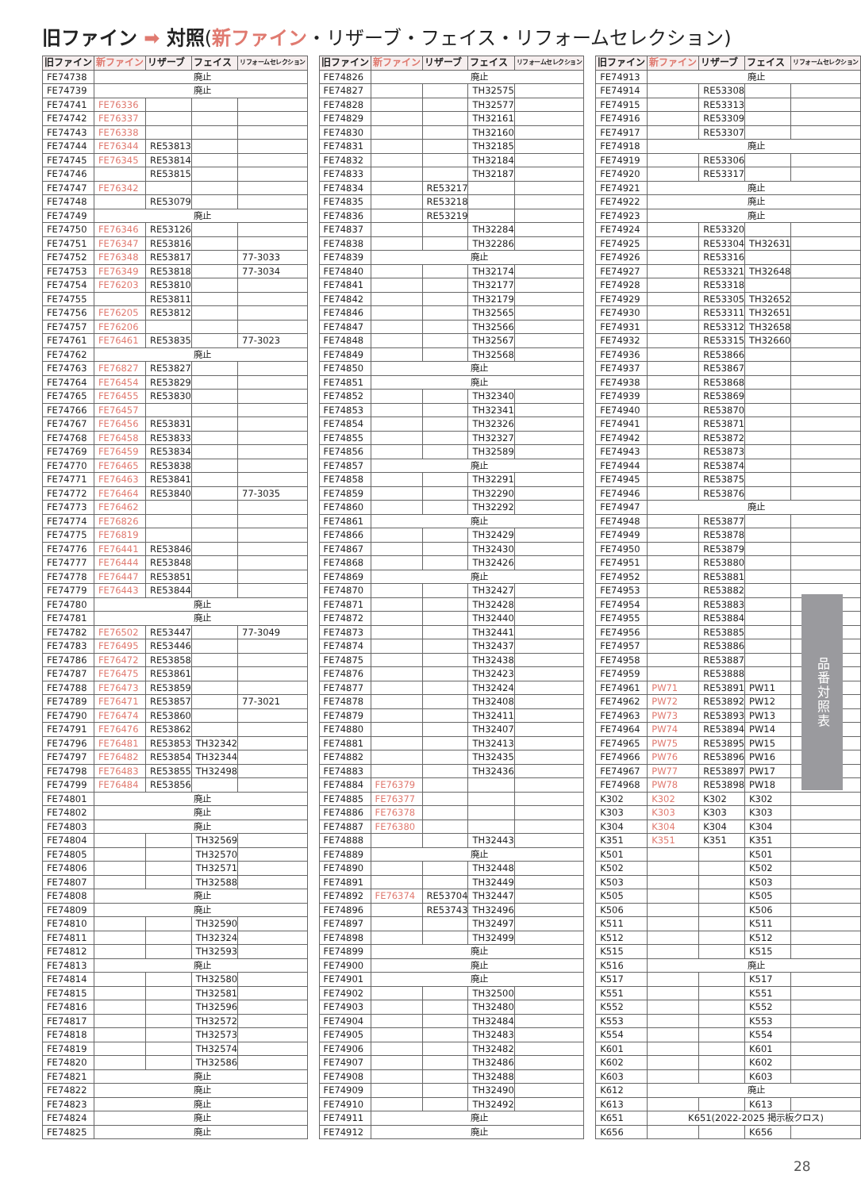旧ファイン ➡ 対照(新ファイン・リザーブ・フェイス・リフォームセレクション)
| 旧ファイン | 新ファイン | リザーブ | フェイス | リフォームセレクション |
| --- | --- | --- | --- | --- |
| FE74738 | 廃止 | | | |
| FE74739 | 廃止 | | | |
| FE74741 | FE76336 | | | |
| FE74742 | FE76337 | | | |
| FE74743 | FE76338 | | | |
| FE74744 | FE76344 | RE53813 | | |
| FE74745 | FE76345 | RE53814 | | |
| FE74746 | | RE53815 | | |
| FE74747 | FE76342 | | | |
| FE74748 | | RE53079 | | |
| FE74749 | 廃止 | | | |
| FE74750 | FE76346 | RE53126 | | |
| FE74751 | FE76347 | RE53816 | | |
| FE74752 | FE76348 | RE53817 | | 77-3033 |
| FE74753 | FE76349 | RE53818 | | 77-3034 |
| FE74754 | FE76203 | RE53810 | | |
| FE74755 | | RE53811 | | |
| FE74756 | FE76205 | RE53812 | | |
| FE74757 | FE76206 | | | |
| FE74761 | FE76461 | RE53835 | | 77-3023 |
| FE74762 | 廃止 | | | |
| FE74763 | FE76827 | RE53827 | | |
| FE74764 | FE76454 | RE53829 | | |
| FE74765 | FE76455 | RE53830 | | |
| FE74766 | FE76457 | | | |
| FE74767 | FE76456 | RE53831 | | |
| FE74768 | FE76458 | RE53833 | | |
| FE74769 | FE76459 | RE53834 | | |
| FE74770 | FE76465 | RE53838 | | |
| FE74771 | FE76463 | RE53841 | | |
| FE74772 | FE76464 | RE53840 | | 77-3035 |
| FE74773 | FE76462 | | | |
| FE74774 | FE76826 | | | |
| FE74775 | FE76819 | | | |
| FE74776 | FE76441 | RE53846 | | |
| FE74777 | FE76444 | RE53848 | | |
| FE74778 | FE76447 | RE53851 | | |
| FE74779 | FE76443 | RE53844 | | |
| FE74780 | 廃止 | | | |
| FE74781 | 廃止 | | | |
| FE74782 | FE76502 | RE53447 | | 77-3049 |
| FE74783 | FE76495 | RE53446 | | |
| FE74786 | FE76472 | RE53858 | | |
| FE74787 | FE76475 | RE53861 | | |
| FE74788 | FE76473 | RE53859 | | |
| FE74789 | FE76471 | RE53857 | | 77-3021 |
| FE74790 | FE76474 | RE53860 | | |
| FE74791 | FE76476 | RE53862 | | |
| FE74796 | FE76481 | RE53853 | TH32342 | |
| FE74797 | FE76482 | RE53854 | TH32344 | |
| FE74798 | FE76483 | RE53855 | TH32498 | |
| FE74799 | FE76484 | RE53856 | | |
| FE74801 | 廃止 | | | |
| FE74802 | 廃止 | | | |
| FE74803 | 廃止 | | | |
| FE74804 | | | TH32569 | |
| FE74805 | | | TH32570 | |
| FE74806 | | | TH32571 | |
| FE74807 | | | TH32588 | |
| FE74808 | 廃止 | | | |
| FE74809 | 廃止 | | | |
| FE74810 | | | TH32590 | |
| FE74811 | | | TH32324 | |
| FE74812 | | | TH32593 | |
| FE74813 | 廃止 | | | |
| FE74814 | | | TH32580 | |
| FE74815 | | | TH32581 | |
| FE74816 | | | TH32596 | |
| FE74817 | | | TH32572 | |
| FE74818 | | | TH32573 | |
| FE74819 | | | TH32574 | |
| FE74820 | | | TH32586 | |
| FE74821 | 廃止 | | | |
| FE74822 | 廃止 | | | |
| FE74823 | 廃止 | | | |
| FE74824 | 廃止 | | | |
| FE74825 | 廃止 | | | |
| 旧ファイン | 新ファイン | リザーブ | フェイス | リフォームセレクション |
| --- | --- | --- | --- | --- |
| FE74826 | 廃止 | | | |
| FE74827 | | | TH32575 | |
| FE74828 | | | TH32577 | |
| FE74829 | | | TH32161 | |
| FE74830 | | | TH32160 | |
| FE74831 | | | TH32185 | |
| FE74832 | | | TH32184 | |
| FE74833 | | | TH32187 | |
| FE74834 | | RE53217 | | |
| FE74835 | | RE53218 | | |
| FE74836 | | RE53219 | | |
| FE74837 | | | TH32284 | |
| FE74838 | | | TH32286 | |
| FE74839 | 廃止 | | | |
| FE74840 | | | TH32174 | |
| FE74841 | | | TH32177 | |
| FE74842 | | | TH32179 | |
| FE74846 | | | TH32565 | |
| FE74847 | | | TH32566 | |
| FE74848 | | | TH32567 | |
| FE74849 | | | TH32568 | |
| FE74850 | 廃止 | | | |
| FE74851 | 廃止 | | | |
| FE74852 | | | TH32340 | |
| FE74853 | | | TH32341 | |
| FE74854 | | | TH32326 | |
| FE74855 | | | TH32327 | |
| FE74856 | | | TH32589 | |
| FE74857 | 廃止 | | | |
| FE74858 | | | TH32291 | |
| FE74859 | | | TH32290 | |
| FE74860 | | | TH32292 | |
| FE74861 | 廃止 | | | |
| FE74866 | | | TH32429 | |
| FE74867 | | | TH32430 | |
| FE74868 | | | TH32426 | |
| FE74869 | 廃止 | | | |
| FE74870 | | | TH32427 | |
| FE74871 | | | TH32428 | |
| FE74872 | | | TH32440 | |
| FE74873 | | | TH32441 | |
| FE74874 | | | TH32437 | |
| FE74875 | | | TH32438 | |
| FE74876 | | | TH32423 | |
| FE74877 | | | TH32424 | |
| FE74878 | | | TH32408 | |
| FE74879 | | | TH32411 | |
| FE74880 | | | TH32407 | |
| FE74881 | | | TH32413 | |
| FE74882 | | | TH32435 | |
| FE74883 | | | TH32436 | |
| FE74884 | FE76379 | | | |
| FE74885 | FE76377 | | | |
| FE74886 | FE76378 | | | |
| FE74887 | FE76380 | | | |
| FE74888 | | | TH32443 | |
| FE74889 | 廃止 | | | |
| FE74890 | | | TH32448 | |
| FE74891 | | | TH32449 | |
| FE74892 | FE76374 | RE53704 | TH32447 | |
| FE74896 | | RE53743 | TH32496 | |
| FE74897 | | | TH32497 | |
| FE74898 | | | TH32499 | |
| FE74899 | 廃止 | | | |
| FE74900 | 廃止 | | | |
| FE74901 | 廃止 | | | |
| FE74902 | | | TH32500 | |
| FE74903 | | | TH32480 | |
| FE74904 | | | TH32484 | |
| FE74905 | | | TH32483 | |
| FE74906 | | | TH32482 | |
| FE74907 | | | TH32486 | |
| FE74908 | | | TH32488 | |
| FE74909 | | | TH32490 | |
| FE74910 | | | TH32492 | |
| FE74911 | 廃止 | | | |
| FE74912 | 廃止 | | | |
| 旧ファイン | 新ファイン | リザーブ | フェイス | リフォームセレクション |
| --- | --- | --- | --- | --- |
| FE74913 | 廃止 | | | |
| FE74914 | | RE53308 | | |
| FE74915 | | RE53313 | | |
| FE74916 | | RE53309 | | |
| FE74917 | | RE53307 | | |
| FE74918 | 廃止 | | | |
| FE74919 | | RE53306 | | |
| FE74920 | | RE53317 | | |
| FE74921 | 廃止 | | | |
| FE74922 | 廃止 | | | |
| FE74923 | 廃止 | | | |
| FE74924 | | RE53320 | | |
| FE74925 | | RE53304 | TH32631 | |
| FE74926 | | RE53316 | | |
| FE74927 | | RE53321 | TH32648 | |
| FE74928 | | RE53318 | | |
| FE74929 | | RE53305 | TH32652 | |
| FE74930 | | RE53311 | TH32651 | |
| FE74931 | | RE53312 | TH32658 | |
| FE74932 | | RE53315 | TH32660 | |
| FE74936 | | RE53866 | | |
| FE74937 | | RE53867 | | |
| FE74938 | | RE53868 | | |
| FE74939 | | RE53869 | | |
| FE74940 | | RE53870 | | |
| FE74941 | | RE53871 | | |
| FE74942 | | RE53872 | | |
| FE74943 | | RE53873 | | |
| FE74944 | | RE53874 | | |
| FE74945 | | RE53875 | | |
| FE74946 | | RE53876 | | |
| FE74947 | 廃止 | | | |
| FE74948 | | RE53877 | | |
| FE74949 | | RE53878 | | |
| FE74950 | | RE53879 | | |
| FE74951 | | RE53880 | | |
| FE74952 | | RE53881 | | |
| FE74953 | | RE53882 | | |
| FE74954 | | RE53883 | | |
| FE74955 | | RE53884 | | |
| FE74956 | | RE53885 | | |
| FE74957 | | RE53886 | | |
| FE74958 | | RE53887 | | |
| FE74959 | | RE53888 | | |
| FE74961 | PW71 | RE53891 | PW11 | |
| FE74962 | PW72 | RE53892 | PW12 | |
| FE74963 | PW73 | RE53893 | PW13 | |
| FE74964 | PW74 | RE53894 | PW14 | |
| FE74965 | PW75 | RE53895 | PW15 | |
| FE74966 | PW76 | RE53896 | PW16 | |
| FE74967 | PW77 | RE53897 | PW17 | |
| FE74968 | PW78 | RE53898 | PW18 | |
| K302 | K302 | K302 | K302 | |
| K303 | K303 | K303 | K303 | |
| K304 | K304 | K304 | K304 | |
| K351 | K351 | K351 | K351 | |
| K501 | | | K501 | |
| K502 | | | K502 | |
| K503 | | | K503 | |
| K505 | | | K505 | |
| K506 | | | K506 | |
| K511 | | | K511 | |
| K512 | | | K512 | |
| K515 | | | K515 | |
| K516 | 廃止 | | | |
| K517 | | | K517 | |
| K551 | | | K551 | |
| K552 | | | K552 | |
| K553 | | | K553 | |
| K554 | | | K554 | |
| K601 | | | K601 | |
| K602 | | | K602 | |
| K603 | | | K603 | |
| K612 | 廃止 | | | |
| K613 | | | K613 | |
| K651 | K651(2022-2025 掲示板クロス) | | | |
| K656 | | | K656 | |
品番対照表
28